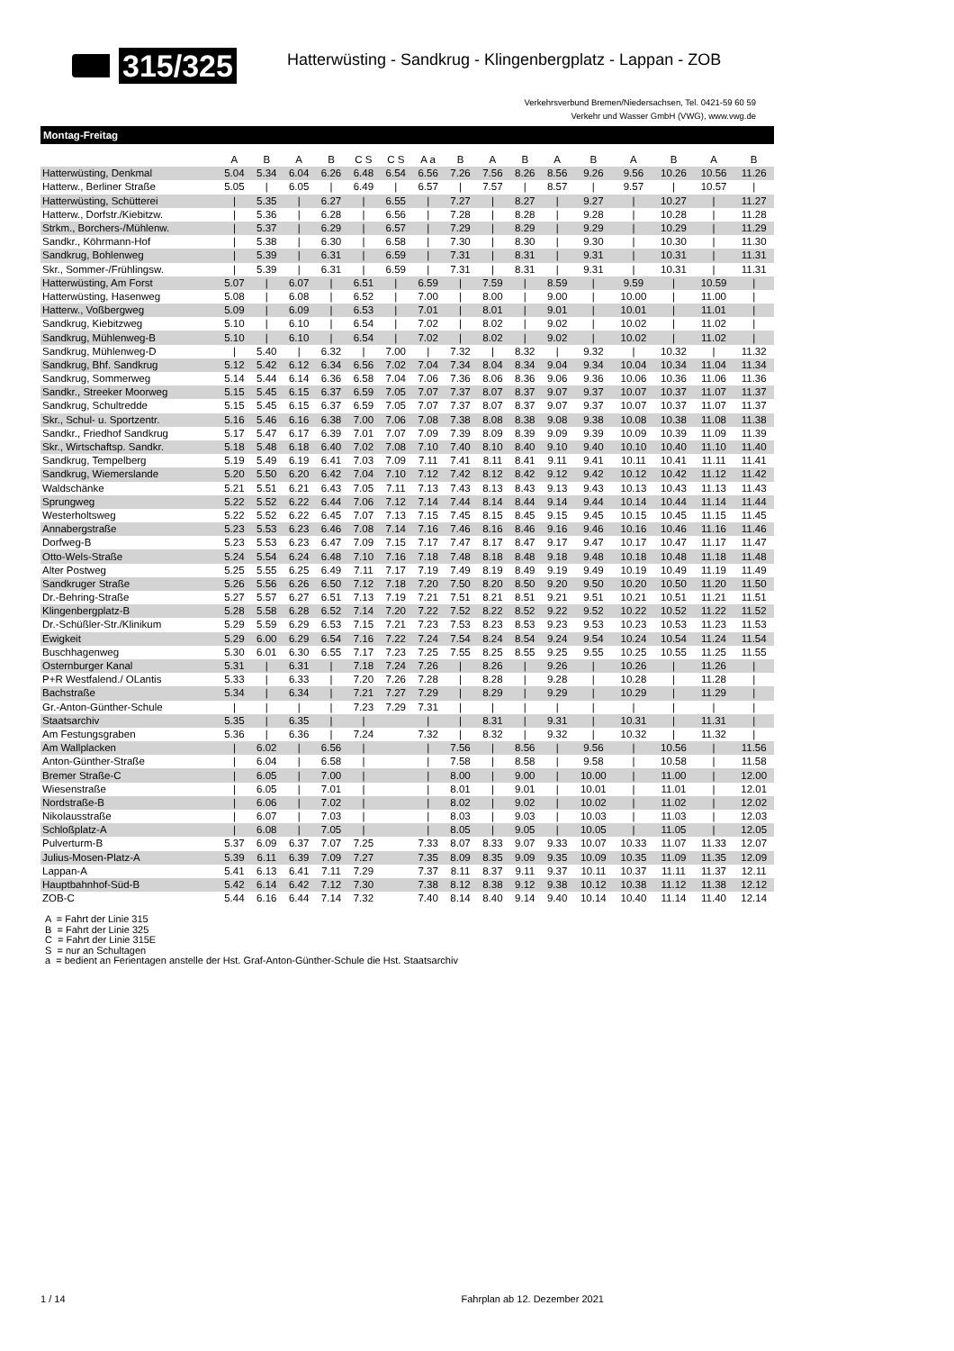315/325
Hatterwüsting - Sandkrug - Klingenbergplatz - Lappan - ZOB
Verkehrsverbund Bremen/Niedersachsen, Tel. 0421-59 60 59
Verkehr und Wasser GmbH (VWG), www.vwg.de
Montag-Freitag
| | A | B | A | B | C S | C S | A a | B | A | B | A | B | A | B | A | B |
| --- | --- | --- | --- | --- | --- | --- | --- | --- | --- | --- | --- | --- | --- | --- | --- | --- |
| Hatterwüsting, Denkmal | 5.04 | 5.34 | 6.04 | 6.26 | 6.48 | 6.54 | 6.56 | 7.26 | 7.56 | 8.26 | 8.56 | 9.26 | 9.56 | 10.26 | 10.56 | 11.26 |
| Hatterw., Berliner Straße | 5.05 | / | 6.05 | / | 6.49 | / | 6.57 | / | 7.57 | / | 8.57 | / | 9.57 | / | 10.57 | / |
| Hatterwüsting, Schütterei | / | 5.35 | / | 6.27 | / | 6.55 | / | 7.27 | / | 8.27 | / | 9.27 | / | 10.27 | / | 11.27 |
| Hatterw., Dorfstr./Kiebitzw. | / | 5.36 | / | 6.28 | / | 6.56 | / | 7.28 | / | 8.28 | / | 9.28 | / | 10.28 | / | 11.28 |
| Strkm., Borchers-/Mühlenw. | / | 5.37 | / | 6.29 | / | 6.57 | / | 7.29 | / | 8.29 | / | 9.29 | / | 10.29 | / | 11.29 |
| Sandkr., Köhrmann-Hof | / | 5.38 | / | 6.30 | / | 6.58 | / | 7.30 | / | 8.30 | / | 9.30 | / | 10.30 | / | 11.30 |
| Sandkrug, Bohlenweg | / | 5.39 | / | 6.31 | / | 6.59 | / | 7.31 | / | 8.31 | / | 9.31 | / | 10.31 | / | 11.31 |
| Skr., Sommer-/Frühlingsw. | / | 5.39 | / | 6.31 | / | 6.59 | / | 7.31 | / | 8.31 | / | 9.31 | / | 10.31 | / | 11.31 |
| Hatterwüsting, Am Forst | 5.07 | / | 6.07 | / | 6.51 | / | 6.59 | / | 7.59 | / | 8.59 | / | 9.59 | / | 10.59 | / |
| Hatterwüsting, Hasenweg | 5.08 | / | 6.08 | / | 6.52 | / | 7.00 | / | 8.00 | / | 9.00 | / | 10.00 | / | 11.00 | / |
| Hatterw., Voßbergweg | 5.09 | / | 6.09 | / | 6.53 | / | 7.01 | / | 8.01 | / | 9.01 | / | 10.01 | / | 11.01 | / |
| Sandkrug, Kiebitzweg | 5.10 | / | 6.10 | / | 6.54 | / | 7.02 | / | 8.02 | / | 9.02 | / | 10.02 | / | 11.02 | / |
| Sandkrug, Mühlenweg-B | 5.10 | / | 6.10 | / | 6.54 | / | 7.02 | / | 8.02 | / | 9.02 | / | 10.02 | / | 11.02 | / |
| Sandkrug, Mühlenweg-D | / | 5.40 | / | 6.32 | / | 7.00 | / | 7.32 | / | 8.32 | / | 9.32 | / | 10.32 | / | 11.32 |
| Sandkrug, Bhf. Sandkrug | 5.12 | 5.42 | 6.12 | 6.34 | 6.56 | 7.02 | 7.04 | 7.34 | 8.04 | 8.34 | 9.04 | 9.34 | 10.04 | 10.34 | 11.04 | 11.34 |
| Sandkrug, Sommerweg | 5.14 | 5.44 | 6.14 | 6.36 | 6.58 | 7.04 | 7.06 | 7.36 | 8.06 | 8.36 | 9.06 | 9.36 | 10.06 | 10.36 | 11.06 | 11.36 |
| Sandkr., Streeker Moorweg | 5.15 | 5.45 | 6.15 | 6.37 | 6.59 | 7.05 | 7.07 | 7.37 | 8.07 | 8.37 | 9.07 | 9.37 | 10.07 | 10.37 | 11.07 | 11.37 |
| Sandkrug, Schultredde | 5.15 | 5.45 | 6.15 | 6.37 | 6.59 | 7.05 | 7.07 | 7.37 | 8.07 | 8.37 | 9.07 | 9.37 | 10.07 | 10.37 | 11.07 | 11.37 |
| Skr., Schul- u. Sportzentr. | 5.16 | 5.46 | 6.16 | 6.38 | 7.00 | 7.06 | 7.08 | 7.38 | 8.08 | 8.38 | 9.08 | 9.38 | 10.08 | 10.38 | 11.08 | 11.38 |
| Sandkr., Friedhof Sandkrug | 5.17 | 5.47 | 6.17 | 6.39 | 7.01 | 7.07 | 7.09 | 7.39 | 8.09 | 8.39 | 9.09 | 9.39 | 10.09 | 10.39 | 11.09 | 11.39 |
| Skr., Wirtschaftsp. Sandkr. | 5.18 | 5.48 | 6.18 | 6.40 | 7.02 | 7.08 | 7.10 | 7.40 | 8.10 | 8.40 | 9.10 | 9.40 | 10.10 | 10.40 | 11.10 | 11.40 |
| Sandkrug, Tempelberg | 5.19 | 5.49 | 6.19 | 6.41 | 7.03 | 7.09 | 7.11 | 7.41 | 8.11 | 8.41 | 9.11 | 9.41 | 10.11 | 10.41 | 11.11 | 11.41 |
| Sandkrug, Wiemerslande | 5.20 | 5.50 | 6.20 | 6.42 | 7.04 | 7.10 | 7.12 | 7.42 | 8.12 | 8.42 | 9.12 | 9.42 | 10.12 | 10.42 | 11.12 | 11.42 |
| Waldschänke | 5.21 | 5.51 | 6.21 | 6.43 | 7.05 | 7.11 | 7.13 | 7.43 | 8.13 | 8.43 | 9.13 | 9.43 | 10.13 | 10.43 | 11.13 | 11.43 |
| Sprungweg | 5.22 | 5.52 | 6.22 | 6.44 | 7.06 | 7.12 | 7.14 | 7.44 | 8.14 | 8.44 | 9.14 | 9.44 | 10.14 | 10.44 | 11.14 | 11.44 |
| Westerholtsweg | 5.22 | 5.52 | 6.22 | 6.45 | 7.07 | 7.13 | 7.15 | 7.45 | 8.15 | 8.45 | 9.15 | 9.45 | 10.15 | 10.45 | 11.15 | 11.45 |
| Annabergstraße | 5.23 | 5.53 | 6.23 | 6.46 | 7.08 | 7.14 | 7.16 | 7.46 | 8.16 | 8.46 | 9.16 | 9.46 | 10.16 | 10.46 | 11.16 | 11.46 |
| Dorfweg-B | 5.23 | 5.53 | 6.23 | 6.47 | 7.09 | 7.15 | 7.17 | 7.47 | 8.17 | 8.47 | 9.17 | 9.47 | 10.17 | 10.47 | 11.17 | 11.47 |
| Otto-Wels-Straße | 5.24 | 5.54 | 6.24 | 6.48 | 7.10 | 7.16 | 7.18 | 7.48 | 8.18 | 8.48 | 9.18 | 9.48 | 10.18 | 10.48 | 11.18 | 11.48 |
| Alter Postweg | 5.25 | 5.55 | 6.25 | 6.49 | 7.11 | 7.17 | 7.19 | 7.49 | 8.19 | 8.49 | 9.19 | 9.49 | 10.19 | 10.49 | 11.19 | 11.49 |
| Sandkruger Straße | 5.26 | 5.56 | 6.26 | 6.50 | 7.12 | 7.18 | 7.20 | 7.50 | 8.20 | 8.50 | 9.20 | 9.50 | 10.20 | 10.50 | 11.20 | 11.50 |
| Dr.-Behring-Straße | 5.27 | 5.57 | 6.27 | 6.51 | 7.13 | 7.19 | 7.21 | 7.51 | 8.21 | 8.51 | 9.21 | 9.51 | 10.21 | 10.51 | 11.21 | 11.51 |
| Klingenbergplatz-B | 5.28 | 5.58 | 6.28 | 6.52 | 7.14 | 7.20 | 7.22 | 7.52 | 8.22 | 8.52 | 9.22 | 9.52 | 10.22 | 10.52 | 11.22 | 11.52 |
| Dr.-Schüßler-Str./Klinikum | 5.29 | 5.59 | 6.29 | 6.53 | 7.15 | 7.21 | 7.23 | 7.53 | 8.23 | 8.53 | 9.23 | 9.53 | 10.23 | 10.53 | 11.23 | 11.53 |
| Ewigkeit | 5.29 | 6.00 | 6.29 | 6.54 | 7.16 | 7.22 | 7.24 | 7.54 | 8.24 | 8.54 | 9.24 | 9.54 | 10.24 | 10.54 | 11.24 | 11.54 |
| Buschhagenweg | 5.30 | 6.01 | 6.30 | 6.55 | 7.17 | 7.23 | 7.25 | 7.55 | 8.25 | 8.55 | 9.25 | 9.55 | 10.25 | 10.55 | 11.25 | 11.55 |
| Osternburger Kanal | 5.31 | / | 6.31 | / | 7.18 | 7.24 | 7.26 | / | 8.26 | / | 9.26 | / | 10.26 | / | 11.26 | / |
| P+R Westfalend./ OLantis | 5.33 | / | 6.33 | / | 7.20 | 7.26 | 7.28 | / | 8.28 | / | 9.28 | / | 10.28 | / | 11.28 | / |
| Bachstraße | 5.34 | / | 6.34 | / | 7.21 | 7.27 | 7.29 | / | 8.29 | / | 9.29 | / | 10.29 | / | 11.29 | / |
| Gr.-Anton-Günther-Schule | / | / | / | / | 7.23 | 7.29 | 7.31 | / | / | / | / | / | / | / | / | / |
| Staatsarchiv | 5.35 | / | 6.35 | / | / | | / | / | 8.31 | / | 9.31 | / | 10.31 | / | 11.31 | / |
| Am Festungsgraben | 5.36 | / | 6.36 | / | 7.24 | | 7.32 | / | 8.32 | / | 9.32 | / | 10.32 | / | 11.32 | / |
| Am Wallplacken | / | 6.02 | / | 6.56 | / | | / | 7.56 | / | 8.56 | / | 9.56 | / | 10.56 | / | 11.56 |
| Anton-Günther-Straße | / | 6.04 | / | 6.58 | / | | / | 7.58 | / | 8.58 | / | 9.58 | / | 10.58 | / | 11.58 |
| Bremer Straße-C | / | 6.05 | / | 7.00 | / | | / | 8.00 | / | 9.00 | / | 10.00 | / | 11.00 | / | 12.00 |
| Wiesenstraße | / | 6.05 | / | 7.01 | / | | / | 8.01 | / | 9.01 | / | 10.01 | / | 11.01 | / | 12.01 |
| Nordstraße-B | / | 6.06 | / | 7.02 | / | | / | 8.02 | / | 9.02 | / | 10.02 | / | 11.02 | / | 12.02 |
| Nikolausstraße | / | 6.07 | / | 7.03 | / | | / | 8.03 | / | 9.03 | / | 10.03 | / | 11.03 | / | 12.03 |
| Schloßplatz-A | / | 6.08 | / | 7.05 | / | | / | 8.05 | / | 9.05 | / | 10.05 | / | 11.05 | / | 12.05 |
| Pulverturm-B | 5.37 | 6.09 | 6.37 | 7.07 | 7.25 | | 7.33 | 8.07 | 8.33 | 9.07 | 9.33 | 10.07 | 10.33 | 11.07 | 11.33 | 12.07 |
| Julius-Mosen-Platz-A | 5.39 | 6.11 | 6.39 | 7.09 | 7.27 | | 7.35 | 8.09 | 8.35 | 9.09 | 9.35 | 10.09 | 10.35 | 11.09 | 11.35 | 12.09 |
| Lappan-A | 5.41 | 6.13 | 6.41 | 7.11 | 7.29 | | 7.37 | 8.11 | 8.37 | 9.11 | 9.37 | 10.11 | 10.37 | 11.11 | 11.37 | 12.11 |
| Hauptbahnhof-Süd-B | 5.42 | 6.14 | 6.42 | 7.12 | 7.30 | | 7.38 | 8.12 | 8.38 | 9.12 | 9.38 | 10.12 | 10.38 | 11.12 | 11.38 | 12.12 |
| ZOB-C | 5.44 | 6.16 | 6.44 | 7.14 | 7.32 | | 7.40 | 8.14 | 8.40 | 9.14 | 9.40 | 10.14 | 10.40 | 11.14 | 11.40 | 12.14 |
A = Fahrt der Linie 315
B = Fahrt der Linie 325
C = Fahrt der Linie 315E
S = nur an Schultagen
a = bedient an Ferientagen anstelle der Hst. Graf-Anton-Günther-Schule die Hst. Staatsarchiv
1 / 14 Fahrplan ab 12. Dezember 2021